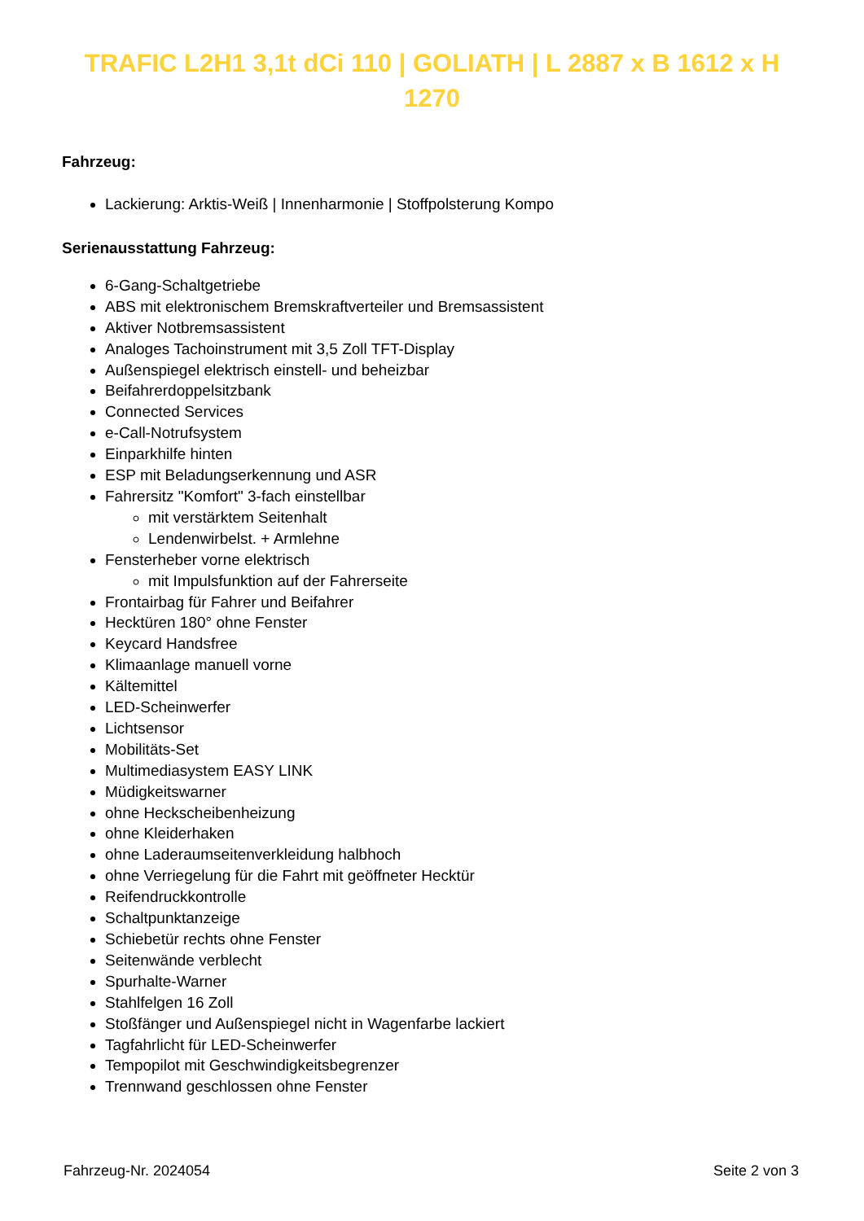TRAFIC L2H1 3,1t dCi 110 | GOLIATH | L 2887 x B 1612 x H 1270
Fahrzeug:
Lackierung: Arktis-Weiß | Innenharmonie | Stoffpolsterung Kompo
Serienausstattung Fahrzeug:
6-Gang-Schaltgetriebe
ABS mit elektronischem Bremskraftverteiler und Bremsassistent
Aktiver Notbremsassistent
Analoges Tachoinstrument mit 3,5 Zoll TFT-Display
Außenspiegel elektrisch einstell- und beheizbar
Beifahrerdoppelsitzbank
Connected Services
e-Call-Notrufsystem
Einparkhilfe hinten
ESP mit Beladungserkennung und ASR
Fahrersitz "Komfort" 3-fach einstellbar
mit verstärktem Seitenhalt
Lendenwirbelst. + Armlehne
Fensterheber vorne elektrisch
mit Impulsfunktion auf der Fahrerseite
Frontairbag für Fahrer und Beifahrer
Hecktüren 180° ohne Fenster
Keycard Handsfree
Klimaanlage manuell vorne
Kältemittel
LED-Scheinwerfer
Lichtsensor
Mobilitäts-Set
Multimediasystem EASY LINK
Müdigkeitswarner
ohne Heckscheibenheizung
ohne Kleiderhaken
ohne Laderaumseitenverkleidung halbhoch
ohne Verriegelung für die Fahrt mit geöffneter Hecktür
Reifendruckkontrolle
Schaltpunktanzeige
Schiebetür rechts ohne Fenster
Seitenwände verblecht
Spurhalte-Warner
Stahlfelgen 16 Zoll
Stoßfänger und Außenspiegel nicht in Wagenfarbe lackiert
Tagfahrlicht für LED-Scheinwerfer
Tempopilot mit Geschwindigkeitsbegrenzer
Trennwand geschlossen ohne Fenster
Fahrzeug-Nr. 2024054 Seite 2 von 3